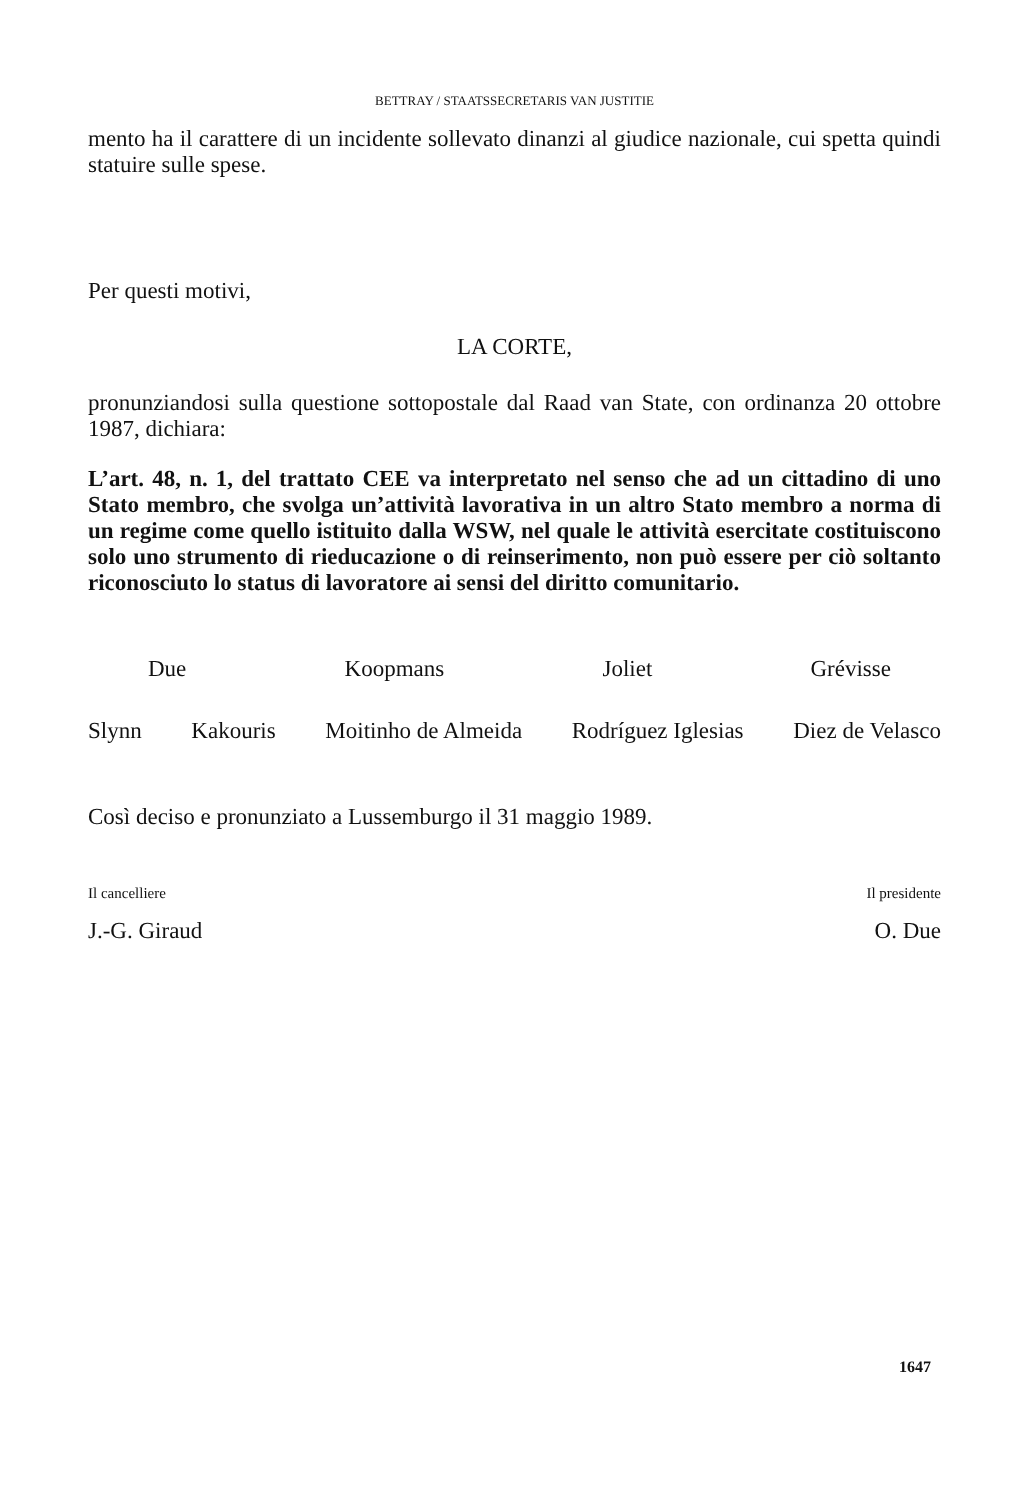BETTRAY / STAATSSECRETARIS VAN JUSTITIE
mento ha il carattere di un incidente sollevato dinanzi al giudice nazionale, cui spetta quindi statuire sulle spese.
Per questi motivi,
LA CORTE,
pronunziandosi sulla questione sottopostale dal Raad van State, con ordinanza 20 ottobre 1987, dichiara:
L’art. 48, n. 1, del trattato CEE va interpretato nel senso che ad un cittadino di uno Stato membro, che svolga un’attività lavorativa in un altro Stato membro a norma di un regime come quello istituito dalla WSW, nel quale le attività esercitate costituiscono solo uno strumento di rieducazione o di reinserimento, non può essere per ciò soltanto riconosciuto lo status di lavoratore ai sensi del diritto comunitario.
Due Koopmans Joliet Grévisse
Slynn Kakouris Moitinho de Almeida Rodríguez Iglesias Diez de Velasco
Così deciso e pronunziato a Lussemburgo il 31 maggio 1989.
Il cancelliere
J.-G. Giraud
Il presidente
O. Due
1647